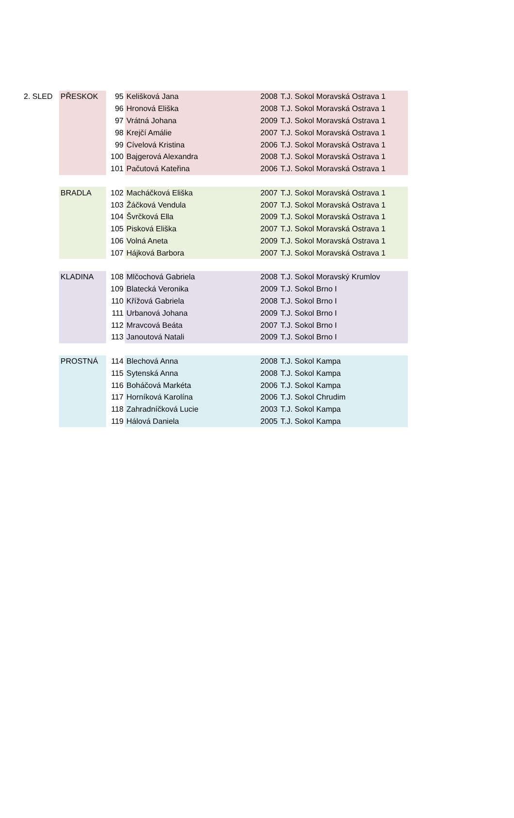| 2. SLED | PŘESKOK | 95 | Kelišková Jana | 2008 | T.J. Sokol Moravská Ostrava 1 |
| | | 96 | Hronová Eliška | 2008 | T.J. Sokol Moravská Ostrava 1 |
| | | 97 | Vrátná Johana | 2009 | T.J. Sokol Moravská Ostrava 1 |
| | | 98 | Krejčí Amálie | 2007 | T.J. Sokol Moravská Ostrava 1 |
| | | 99 | Cívelová Kristina | 2006 | T.J. Sokol Moravská Ostrava 1 |
| | | 100 | Bajgerová Alexandra | 2008 | T.J. Sokol Moravská Ostrava 1 |
| | | 101 | Pačutová Kateřina | 2006 | T.J. Sokol Moravská Ostrava 1 |
| | BRADLA | 102 | Macháčková Eliška | 2007 | T.J. Sokol Moravská Ostrava 1 |
| | | 103 | Žáčková Vendula | 2007 | T.J. Sokol Moravská Ostrava 1 |
| | | 104 | Švrčková Ella | 2009 | T.J. Sokol Moravská Ostrava 1 |
| | | 105 | Pisková Eliška | 2007 | T.J. Sokol Moravská Ostrava 1 |
| | | 106 | Volná Aneta | 2009 | T.J. Sokol Moravská Ostrava 1 |
| | | 107 | Hájková Barbora | 2007 | T.J. Sokol Moravská Ostrava 1 |
| | KLADINA | 108 | Mlčochová Gabriela | 2008 | T.J. Sokol Moravský Krumlov |
| | | 109 | Blatecká Veronika | 2009 | T.J. Sokol Brno I |
| | | 110 | Křížová Gabriela | 2008 | T.J. Sokol Brno I |
| | | 111 | Urbanová Johana | 2009 | T.J. Sokol Brno I |
| | | 112 | Mravcová Beáta | 2007 | T.J. Sokol Brno I |
| | | 113 | Janoutová Natali | 2009 | T.J. Sokol Brno I |
| | PROSTNÁ | 114 | Blechová Anna | 2008 | T.J. Sokol Kampa |
| | | 115 | Sytenská Anna | 2008 | T.J. Sokol Kampa |
| | | 116 | Boháčová Markéta | 2006 | T.J. Sokol Kampa |
| | | 117 | Horníková Karolína | 2006 | T.J. Sokol Chrudim |
| | | 118 | Zahradníčková Lucie | 2003 | T.J. Sokol Kampa |
| | | 119 | Hálová Daniela | 2005 | T.J. Sokol Kampa |